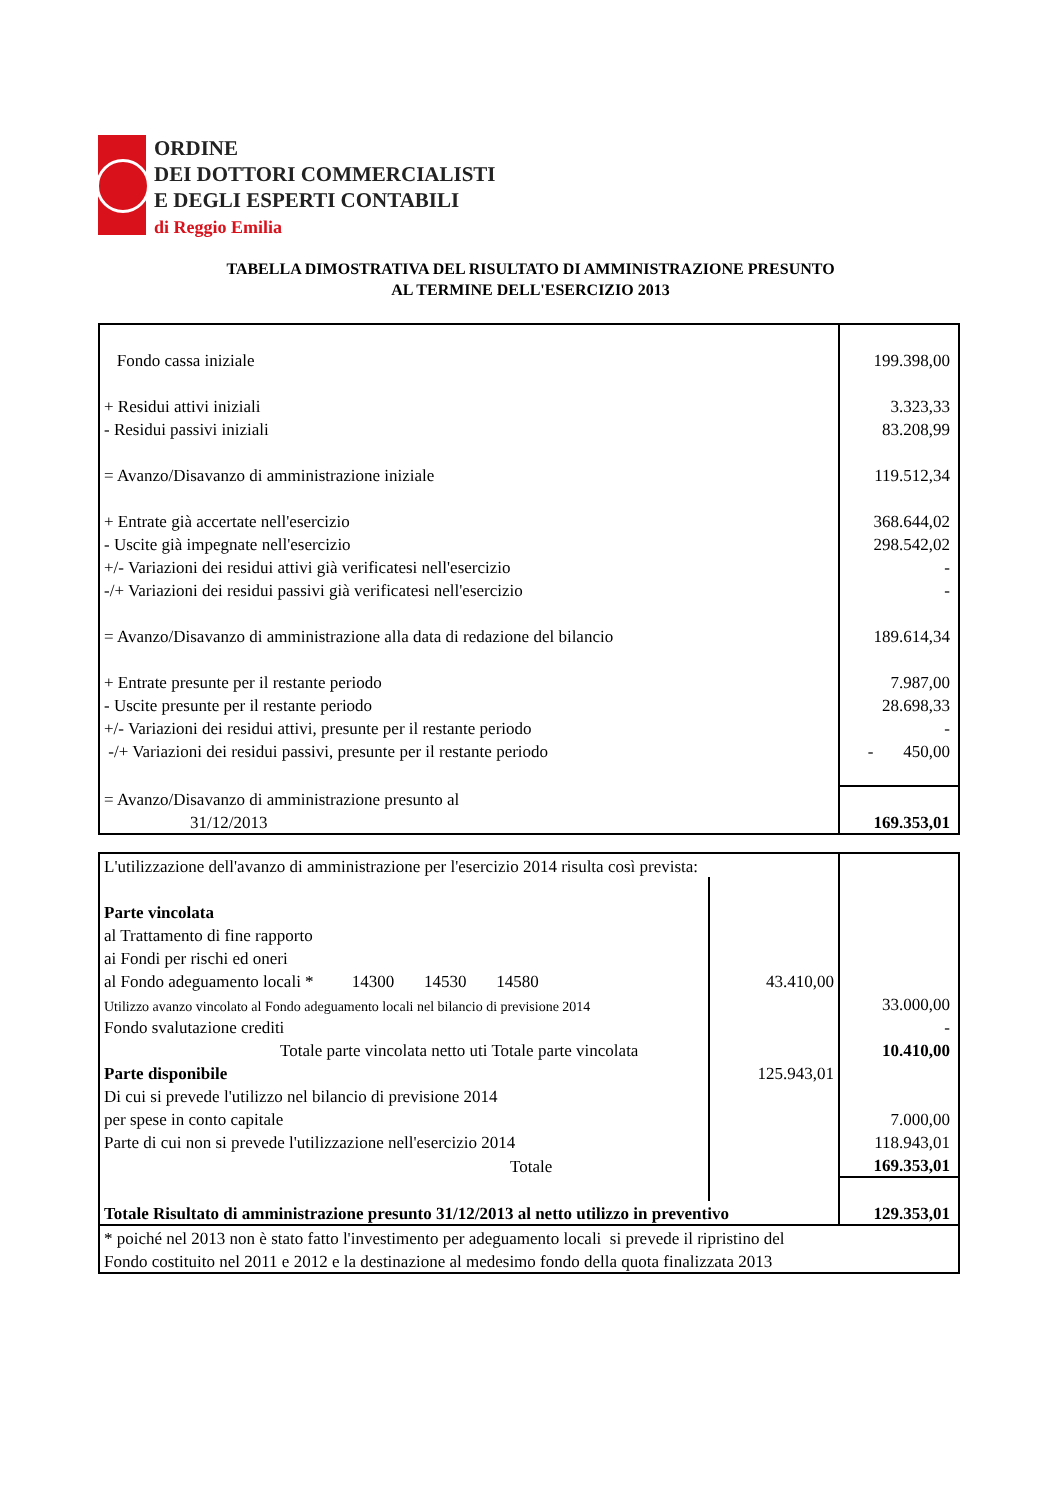ORDINE
DEI DOTTORI COMMERCIALISTI
E DEGLI ESPERTI CONTABILI
di Reggio Emilia
TABELLA DIMOSTRATIVA DEL RISULTATO DI AMMINISTRAZIONE PRESUNTO
AL TERMINE DELL'ESERCIZIO 2013
| Fondo cassa iniziale | 199.398,00 |
| + Residui attivi iniziali | 3.323,33 |
| - Residui passivi iniziali | 83.208,99 |
| = Avanzo/Disavanzo di amministrazione iniziale | 119.512,34 |
| + Entrate già accertate nell'esercizio | 368.644,02 |
| - Uscite già impegnate nell'esercizio | 298.542,02 |
| +/- Variazioni dei residui attivi già verificatesi nell'esercizio | - |
| -/+ Variazioni dei residui passivi già verificatesi nell'esercizio | - |
| = Avanzo/Disavanzo di amministrazione alla data di redazione del bilancio | 189.614,34 |
| + Entrate presunte per il restante periodo | 7.987,00 |
| - Uscite presunte per il restante periodo | 28.698,33 |
| +/- Variazioni dei residui attivi, presunte per il restante periodo | - |
| -/+ Variazioni dei residui passivi, presunte per il restante periodo | - 450,00 |
| = Avanzo/Disavanzo di amministrazione presunto al | |
| 31/12/2013 | 169.353,01 |
| L'utilizzazione dell'avanzo di amministrazione per l'esercizio 2014 risulta così prevista: | | |
| Parte vincolata | | |
| al Trattamento di fine rapporto | | |
| ai Fondi per rischi ed oneri | | |
| al Fondo adeguamento locali * 14300 14530 14580 | 43.410,00 | |
| Utilizzo avanzo vincolato al Fondo adeguamento locali nel bilancio di previsione 2014 | | 33.000,00 |
| Fondo svalutazione crediti | | - |
| Totale parte vincolata netto uti Totale parte vincolata | | 10.410,00 |
| Parte disponibile | 125.943,01 | |
| Di cui si prevede l'utilizzo nel bilancio di previsione 2014 | | |
| per spese in conto capitale | | 7.000,00 |
| Parte di cui non si prevede l'utilizzazione nell'esercizio 2014 | | 118.943,01 |
| Totale | | 169.353,01 |
| Totale Risultato di amministrazione presunto 31/12/2013 al netto utilizzo in preventivo | | 129.353,01 |
| * poiché nel 2013 non è stato fatto l'investimento per adeguamento locali si prevede il ripristino del | | |
| Fondo costituito nel 2011 e 2012 e la destinazione al medesimo fondo della quota finalizzata 2013 | | |